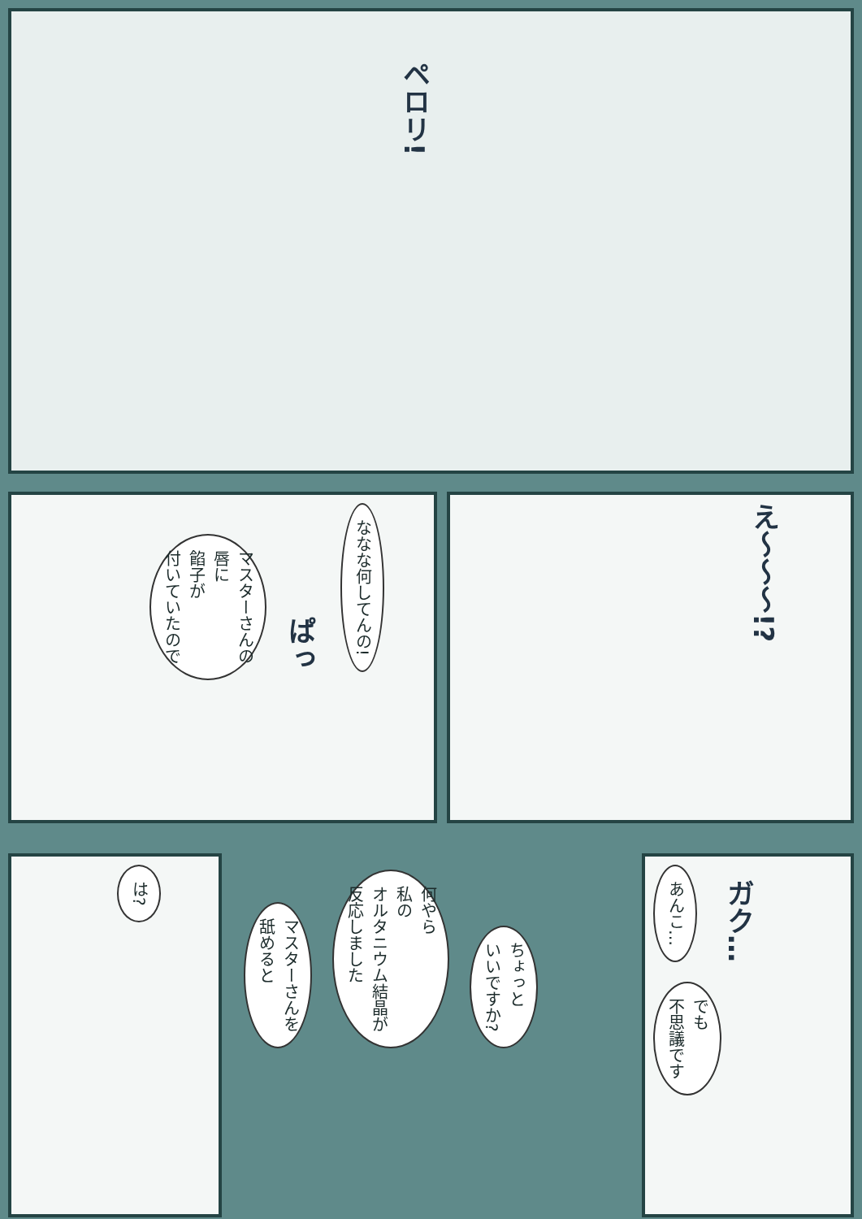ペロリ!
マスターさんの
唇に
餡子が
付いていたので
ぱっ
ななな何してんの!
え〜〜〜!?
は?
マスターさんを
舐めると
何やら
私の
オルタニウム結晶が
反応しました
ちょっと
いいですか?
あんこ…
ガク…
でも
不思議です